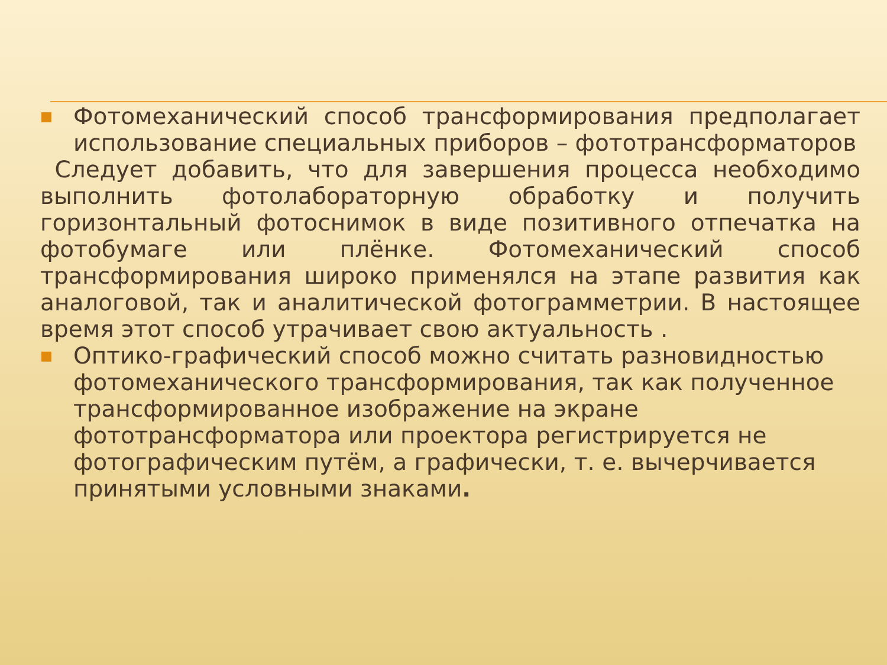■
Фотомеханический способ трансформирования предполагает использование специальных приборов – фототрансформаторов
Следует добавить, что для завершения процесса необходимо выполнить фотолабораторную обработку и получить горизонтальный фотоснимок в виде позитивного отпечатка на фотобумаге или плёнке. Фотомеханический способ трансформирования широко применялся на этапе развития как аналоговой, так и аналитической фотограмметрии. В настоящее время этот способ утрачивает свою актуальность .
■
Оптико-графический способ можно считать разновидностью фотомеханического трансформирования, так как полученное трансформированное изображение на экране фототрансформатора или проектора регистрируется не фотографическим путём, а графически, т. е. вычерчивается принятыми условными знаками.